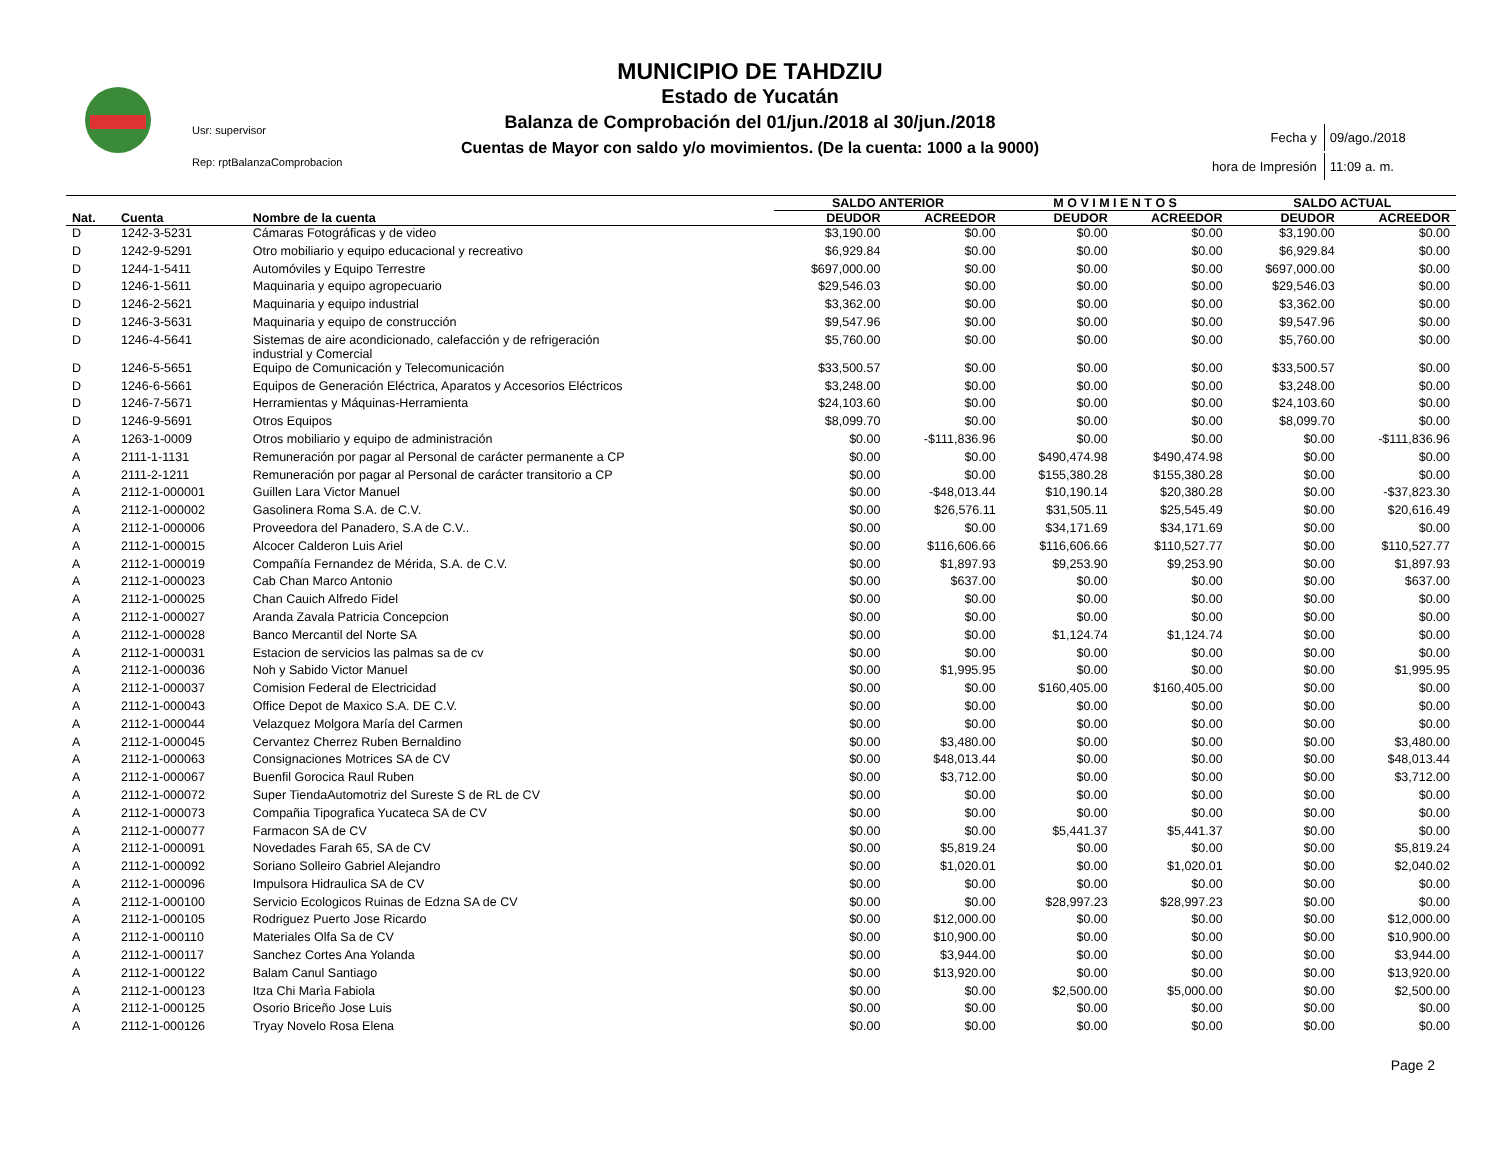Usr: supervisor
Rep: rptBalanzaComprobacion
MUNICIPIO DE TAHDZIU
Estado de Yucatán
Balanza de Comprobación del 01/jun./2018 al 30/jun./2018
Cuentas de Mayor con saldo y/o movimientos. (De la cuenta: 1000 a la 9000)
| Fecha y | 09/ago./2018 |
| hora de Impresión | 11:09 a. m. |
| | | | SALDO ANTERIOR | | M O V I M I E N T O S | | SALDO ACTUAL | |
| --- | --- | --- | --- | --- | --- | --- | --- | --- |
| Nat. | Cuenta | Nombre de la cuenta | DEUDOR | ACREEDOR | DEUDOR | ACREEDOR | DEUDOR | ACREEDOR |
| D | 1242-3-5231 | Cámaras Fotográficas y de video | $3,190.00 | $0.00 | $0.00 | $0.00 | $3,190.00 | $0.00 |
| D | 1242-9-5291 | Otro mobiliario y equipo educacional y recreativo | $6,929.84 | $0.00 | $0.00 | $0.00 | $6,929.84 | $0.00 |
| D | 1244-1-5411 | Automóviles y Equipo Terrestre | $697,000.00 | $0.00 | $0.00 | $0.00 | $697,000.00 | $0.00 |
| D | 1246-1-5611 | Maquinaria y equipo agropecuario | $29,546.03 | $0.00 | $0.00 | $0.00 | $29,546.03 | $0.00 |
| D | 1246-2-5621 | Maquinaria y equipo industrial | $3,362.00 | $0.00 | $0.00 | $0.00 | $3,362.00 | $0.00 |
| D | 1246-3-5631 | Maquinaria y equipo de construcción | $9,547.96 | $0.00 | $0.00 | $0.00 | $9,547.96 | $0.00 |
| D | 1246-4-5641 | Sistemas de aire acondicionado, calefacción y de refrigeración industrial y Comercial | $5,760.00 | $0.00 | $0.00 | $0.00 | $5,760.00 | $0.00 |
| D | 1246-5-5651 | Equipo de Comunicación y Telecomunicación | $33,500.57 | $0.00 | $0.00 | $0.00 | $33,500.57 | $0.00 |
| D | 1246-6-5661 | Equipos de Generación Eléctrica, Aparatos y Accesorios Eléctricos | $3,248.00 | $0.00 | $0.00 | $0.00 | $3,248.00 | $0.00 |
| D | 1246-7-5671 | Herramientas y Máquinas-Herramienta | $24,103.60 | $0.00 | $0.00 | $0.00 | $24,103.60 | $0.00 |
| D | 1246-9-5691 | Otros Equipos | $8,099.70 | $0.00 | $0.00 | $0.00 | $8,099.70 | $0.00 |
| A | 1263-1-0009 | Otros mobiliario y equipo de administración | $0.00 | -$111,836.96 | $0.00 | $0.00 | $0.00 | -$111,836.96 |
| A | 2111-1-1131 | Remuneración por pagar al Personal de carácter permanente a CP | $0.00 | $0.00 | $490,474.98 | $490,474.98 | $0.00 | $0.00 |
| A | 2111-2-1211 | Remuneración por pagar al Personal de carácter transitorio a CP | $0.00 | $0.00 | $155,380.28 | $155,380.28 | $0.00 | $0.00 |
| A | 2112-1-000001 | Guillen Lara Victor Manuel | $0.00 | -$48,013.44 | $10,190.14 | $20,380.28 | $0.00 | -$37,823.30 |
| A | 2112-1-000002 | Gasolinera Roma S.A. de C.V. | $0.00 | $26,576.11 | $31,505.11 | $25,545.49 | $0.00 | $20,616.49 |
| A | 2112-1-000006 | Proveedora del Panadero, S.A de C.V.. | $0.00 | $0.00 | $34,171.69 | $34,171.69 | $0.00 | $0.00 |
| A | 2112-1-000015 | Alcocer Calderon Luis Ariel | $0.00 | $116,606.66 | $116,606.66 | $110,527.77 | $0.00 | $110,527.77 |
| A | 2112-1-000019 | Compañía Fernandez de Mérida, S.A. de C.V. | $0.00 | $1,897.93 | $9,253.90 | $9,253.90 | $0.00 | $1,897.93 |
| A | 2112-1-000023 | Cab Chan Marco Antonio | $0.00 | $637.00 | $0.00 | $0.00 | $0.00 | $637.00 |
| A | 2112-1-000025 | Chan Cauich Alfredo Fidel | $0.00 | $0.00 | $0.00 | $0.00 | $0.00 | $0.00 |
| A | 2112-1-000027 | Aranda Zavala Patricia Concepcion | $0.00 | $0.00 | $0.00 | $0.00 | $0.00 | $0.00 |
| A | 2112-1-000028 | Banco Mercantil del Norte SA | $0.00 | $0.00 | $1,124.74 | $1,124.74 | $0.00 | $0.00 |
| A | 2112-1-000031 | Estacion de servicios las palmas sa de cv | $0.00 | $0.00 | $0.00 | $0.00 | $0.00 | $0.00 |
| A | 2112-1-000036 | Noh y Sabido Victor Manuel | $0.00 | $1,995.95 | $0.00 | $0.00 | $0.00 | $1,995.95 |
| A | 2112-1-000037 | Comision Federal de Electricidad | $0.00 | $0.00 | $160,405.00 | $160,405.00 | $0.00 | $0.00 |
| A | 2112-1-000043 | Office Depot de Maxico S.A. DE C.V. | $0.00 | $0.00 | $0.00 | $0.00 | $0.00 | $0.00 |
| A | 2112-1-000044 | Velazquez Molgora María del Carmen | $0.00 | $0.00 | $0.00 | $0.00 | $0.00 | $0.00 |
| A | 2112-1-000045 | Cervantez Cherrez Ruben Bernaldino | $0.00 | $3,480.00 | $0.00 | $0.00 | $0.00 | $3,480.00 |
| A | 2112-1-000063 | Consignaciones Motrices SA de CV | $0.00 | $48,013.44 | $0.00 | $0.00 | $0.00 | $48,013.44 |
| A | 2112-1-000067 | Buenfil Gorocica Raul Ruben | $0.00 | $3,712.00 | $0.00 | $0.00 | $0.00 | $3,712.00 |
| A | 2112-1-000072 | Super TiendaAutomotriz del Sureste S de RL de CV | $0.00 | $0.00 | $0.00 | $0.00 | $0.00 | $0.00 |
| A | 2112-1-000073 | Compañia Tipografica Yucateca SA de CV | $0.00 | $0.00 | $0.00 | $0.00 | $0.00 | $0.00 |
| A | 2112-1-000077 | Farmacon SA de CV | $0.00 | $0.00 | $5,441.37 | $5,441.37 | $0.00 | $0.00 |
| A | 2112-1-000091 | Novedades Farah 65, SA de CV | $0.00 | $5,819.24 | $0.00 | $0.00 | $0.00 | $5,819.24 |
| A | 2112-1-000092 | Soriano Solleiro Gabriel Alejandro | $0.00 | $1,020.01 | $0.00 | $1,020.01 | $0.00 | $2,040.02 |
| A | 2112-1-000096 | Impulsora Hidraulica SA de CV | $0.00 | $0.00 | $0.00 | $0.00 | $0.00 | $0.00 |
| A | 2112-1-000100 | Servicio Ecologicos Ruinas de Edzna SA de CV | $0.00 | $0.00 | $28,997.23 | $28,997.23 | $0.00 | $0.00 |
| A | 2112-1-000105 | Rodriguez Puerto Jose Ricardo | $0.00 | $12,000.00 | $0.00 | $0.00 | $0.00 | $12,000.00 |
| A | 2112-1-000110 | Materiales Olfa Sa de CV | $0.00 | $10,900.00 | $0.00 | $0.00 | $0.00 | $10,900.00 |
| A | 2112-1-000117 | Sanchez Cortes Ana Yolanda | $0.00 | $3,944.00 | $0.00 | $0.00 | $0.00 | $3,944.00 |
| A | 2112-1-000122 | Balam Canul Santiago | $0.00 | $13,920.00 | $0.00 | $0.00 | $0.00 | $13,920.00 |
| A | 2112-1-000123 | Itza Chi Marìa Fabiola | $0.00 | $0.00 | $2,500.00 | $5,000.00 | $0.00 | $2,500.00 |
| A | 2112-1-000125 | Osorio Briceño Jose Luis | $0.00 | $0.00 | $0.00 | $0.00 | $0.00 | $0.00 |
| A | 2112-1-000126 | Tryay Novelo Rosa Elena | $0.00 | $0.00 | $0.00 | $0.00 | $0.00 | $0.00 |
Page 2